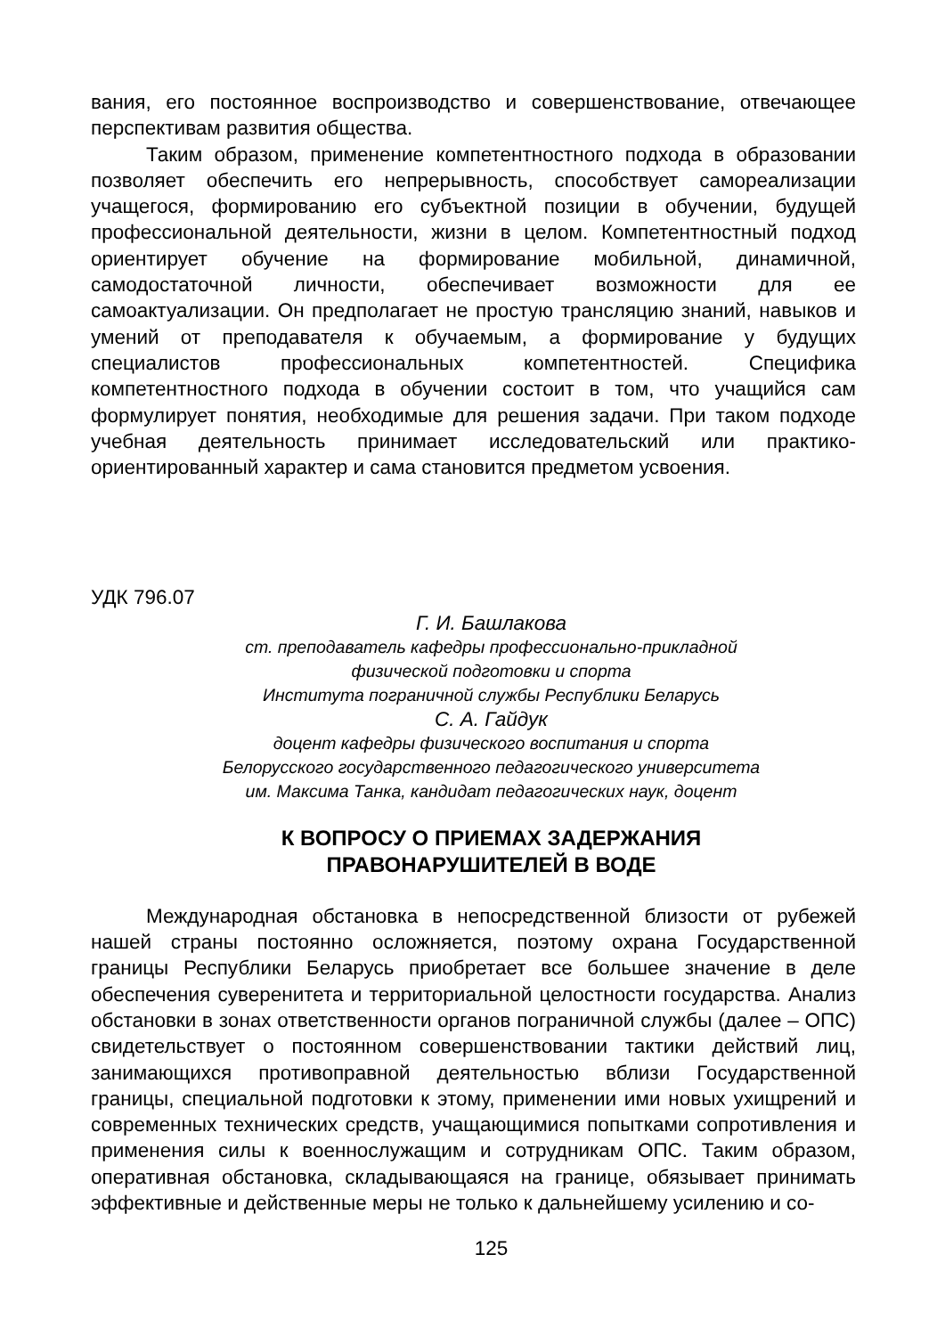вания, его постоянное воспроизводство и совершенствование, отвечающее перспективам развития общества.
Таким образом, применение компетентностного подхода в образовании позволяет обеспечить его непрерывность, способствует самореализации учащегося, формированию его субъектной позиции в обучении, будущей профессиональной деятельности, жизни в целом. Компетентностный подход ориентирует обучение на формирование мобильной, динамичной, самодостаточной личности, обеспечивает возможности для ее самоактуализации. Он предполагает не простую трансляцию знаний, навыков и умений от преподавателя к обучаемым, а формирование у будущих специалистов профессиональных компетентностей. Специфика компетентностного подхода в обучении состоит в том, что учащийся сам формулирует понятия, необходимые для решения задачи. При таком подходе учебная деятельность принимает исследовательский или практико-ориентированный характер и сама становится предметом усвоения.
УДК 796.07
Г. И. Башлакова
ст. преподаватель кафедры профессионально-прикладной
физической подготовки и спорта
Института пограничной службы Республики Беларусь
С. А. Гайдук
доцент кафедры физического воспитания и спорта
Белорусского государственного педагогического университета
им. Максима Танка, кандидат педагогических наук, доцент
К ВОПРОСУ О ПРИЕМАХ ЗАДЕРЖАНИЯ
ПРАВОНАРУШИТЕЛЕЙ В ВОДЕ
Международная обстановка в непосредственной близости от рубежей нашей страны постоянно осложняется, поэтому охрана Государственной границы Республики Беларусь приобретает все большее значение в деле обеспечения суверенитета и территориальной целостности государства. Анализ обстановки в зонах ответственности органов пограничной службы (далее – ОПС) свидетельствует о постоянном совершенствовании тактики действий лиц, занимающихся противоправной деятельностью вблизи Государственной границы, специальной подготовки к этому, применении ими новых ухищрений и современных технических средств, учащающимися попытками сопротивления и применения силы к военнослужащим и сотрудникам ОПС. Таким образом, оперативная обстановка, складывающаяся на границе, обязывает принимать эффективные и действенные меры не только к дальнейшему усилению и со-
125